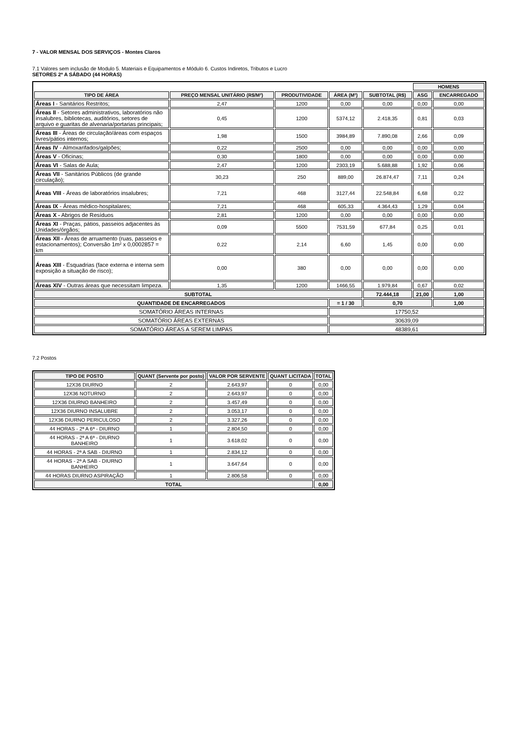7 - VALOR MENSAL DOS SERVIÇOS - Montes Claros
7.1 Valores sem inclusão de Modulo 5. Materiais e Equipamentos e Módulo 6. Custos Indiretos, Tributos e Lucro
SETORES 2ª A SÁBADO (44 HORAS)
| | | | | | HOMENS | |
| TIPO DE ÁREA | PREÇO MENSAL UNITÁRIO (R$/M²) | PRODUTIVIDADE | ÁREA (M²) | SUBTOTAL (R$) | ASG | ENCARREGADO |
| Áreas I - Sanitários Restritos; | 2,47 | 1200 | 0,00 | 0,00 | 0,00 | 0,00 |
| Áreas II - Setores administrativos, laboratórios não insalubres, bibliotecas, auditórios, setores de arquivo e guaritas de alvenaria/portarias principais; | 0,45 | 1200 | 5374,12 | 2.418,35 | 0,81 | 0,03 |
| Áreas III - Áreas de circulação/áreas com espaços livres/pátios internos; | 1,98 | 1500 | 3984,89 | 7.890,08 | 2,66 | 0,09 |
| Áreas IV - Almoxarifados/galpões; | 0,22 | 2500 | 0,00 | 0,00 | 0,00 | 0,00 |
| Áreas V - Oficinas; | 0,30 | 1800 | 0,00 | 0,00 | 0,00 | 0,00 |
| Áreas VI - Salas de Aula; | 2,47 | 1200 | 2303,19 | 5.688,88 | 1,92 | 0,06 |
| Áreas VII - Sanitários Públicos (de grande circulação); | 30,23 | 250 | 889,00 | 26.874,47 | 7,11 | 0,24 |
| Áreas VIII - Áreas de laboratórios insalubres; | 7,21 | 468 | 3127,44 | 22.548,84 | 6,68 | 0,22 |
| Áreas IX - Áreas médico-hospitalares; | 7,21 | 468 | 605,33 | 4.364,43 | 1,29 | 0,04 |
| Áreas X - Abrigos de Resíduos | 2,81 | 1200 | 0,00 | 0,00 | 0,00 | 0,00 |
| Áreas XI - Praças, pátios, passeios adjacentes às Unidades/órgãos; | 0,09 | 5500 | 7531,59 | 677,84 | 0,25 | 0,01 |
| Áreas XII - Áreas de arruamento (ruas, passeios e estacionamentos); Conversão 1m² x 0,0002857 = km | 0,22 | 2,14 | 6,60 | 1,45 | 0,00 | 0,00 |
| Áreas XIII - Esquadrias (face externa e interna sem exposição a situação de risco); | 0,00 | 380 | 0,00 | 0,00 | 0,00 | 0,00 |
| Áreas XIV - Outras áreas que necessitam limpeza. | 1,35 | 1200 | 1466,55 | 1.979,84 | 0,67 | 0,02 |
| SUBTOTAL | | | | 72.444,18 | 21,00 | 1,00 |
| QUANTIDADE DE ENCARREGADOS | | | = 1 / 30 | 0,70 | | 1,00 |
| SOMATÓRIO ÁREAS INTERNAS | | | 17750,52 | | | |
| SOMATÓRIO ÁREAS EXTERNAS | | | 30639,09 | | | |
| SOMATÓRIO ÁREAS A SEREM LIMPAS | | | 48389,61 | | | |
7.2 Postos
| TIPO DE POSTO | QUANT (Servente por posto) | VALOR POR SERVENTE | QUANT LICITADA | TOTAL |
| --- | --- | --- | --- | --- |
| 12X36 DIURNO | 2 | 2.643,97 | 0 | 0,00 |
| 12X36 NOTURNO | 2 | 2.643,97 | 0 | 0,00 |
| 12X36 DIURNO BANHEIRO | 2 | 3.457,49 | 0 | 0,00 |
| 12X36 DIURNO INSALUBRE | 2 | 3.053,17 | 0 | 0,00 |
| 12X36 DIURNO PERICULOSO | 2 | 3.327,26 | 0 | 0,00 |
| 44 HORAS - 2ª A 6ª - DIURNO | 1 | 2.804,50 | 0 | 0,00 |
| 44 HORAS - 2ª A 6ª - DIURNO BANHEIRO | 1 | 3.618,02 | 0 | 0,00 |
| 44 HORAS - 2ª A SAB - DIURNO | 1 | 2.834,12 | 0 | 0,00 |
| 44 HORAS - 2ª A SAB - DIURNO BANHEIRO | 1 | 3.647,64 | 0 | 0,00 |
| 44 HORAS DIURNO ASPIRAÇÃO | 1 | 2.806,58 | 0 | 0,00 |
| TOTAL | | | | 0,00 |